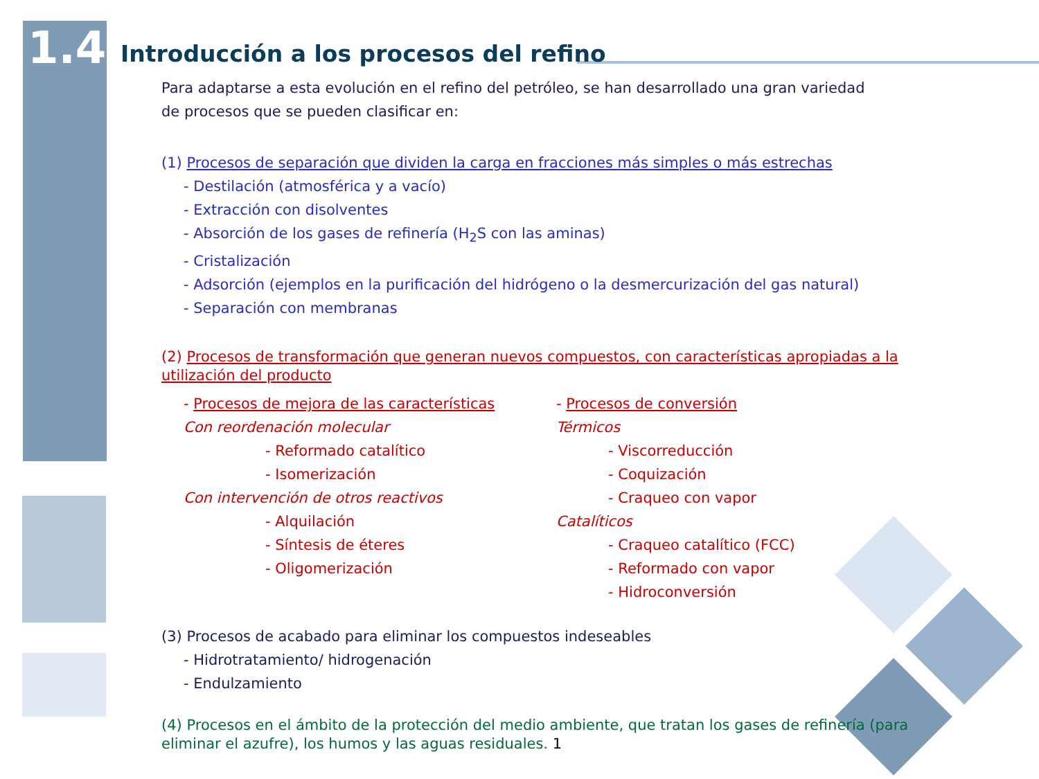1.4
Introducción a los procesos del refino
Para adaptarse a esta evolución en el refino del petróleo, se han desarrollado una gran variedad
de procesos que se pueden clasificar en:
(1) Procesos de separación que dividen la carga en fracciones más simples o más estrechas
- Destilación (atmosférica y a vacío)
- Extracción con disolventes
- Absorción de los gases de refinería (H<sub>2</sub>S con las aminas)
- Cristalización
- Adsorción (ejemplos en la purificación del hidrógeno o la desmercurización del gas natural)
- Separación con membranas
(2) Procesos de transformación que generan nuevos compuestos, con características apropiadas a la utilización del producto
- Procesos de mejora de las características
Con reordenación molecular
- Reformado catalítico
- Isomerización
Con intervención de otros reactivos
- Alquilación
- Síntesis de éteres
- Oligomerización
- Procesos de conversión
Térmicos
- Viscorreducción
- Coquización
- Craqueo con vapor
Catalíticos
- Craqueo catalítico (FCC)
- Reformado con vapor
- Hidroconversión
(3) Procesos de acabado para eliminar los compuestos indeseables
- Hidrotratamiento/ hidrogenación
- Endulzamiento
(4) Procesos en el ámbito de la protección del medio ambiente, que tratan los gases de refinería (para eliminar el azufre), los humos y las aguas residuales. 1